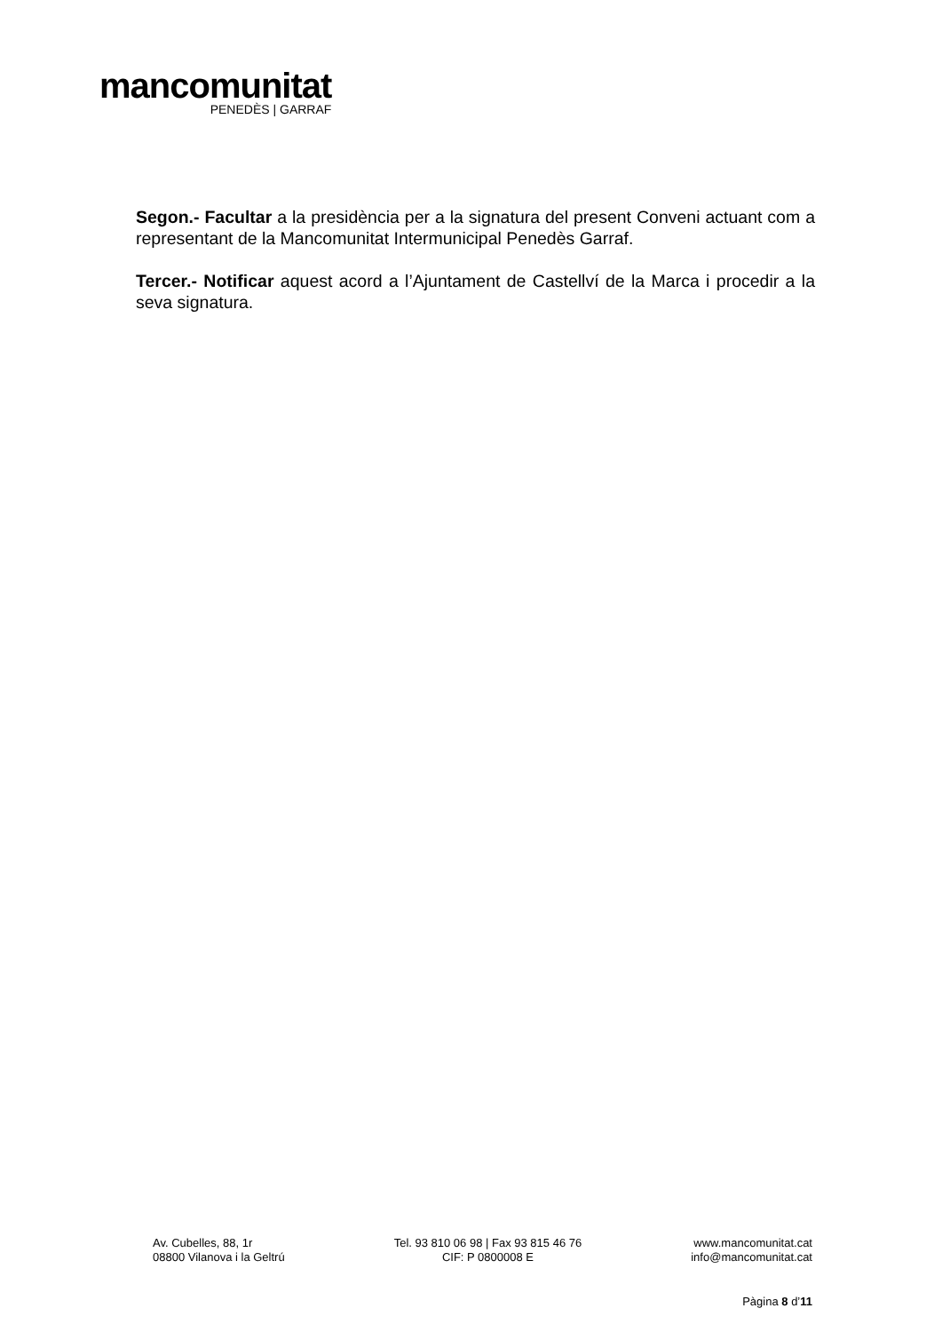mancomunitat
PENEDÈS | GARRAF
Segon.- Facultar a la presidència per a la signatura del present Conveni actuant com a representant de la Mancomunitat Intermunicipal Penedès Garraf.
Tercer.- Notificar aquest acord a l’Ajuntament de Castellví de la Marca i procedir a la seva signatura.
Av. Cubelles, 88, 1r
08800 Vilanova i la Geltrú
Tel. 93 810 06 98 | Fax 93 815 46 76
CIF: P 0800008 E
www.mancomunitat.cat
info@mancomunitat.cat
Pàgina 8 d’11